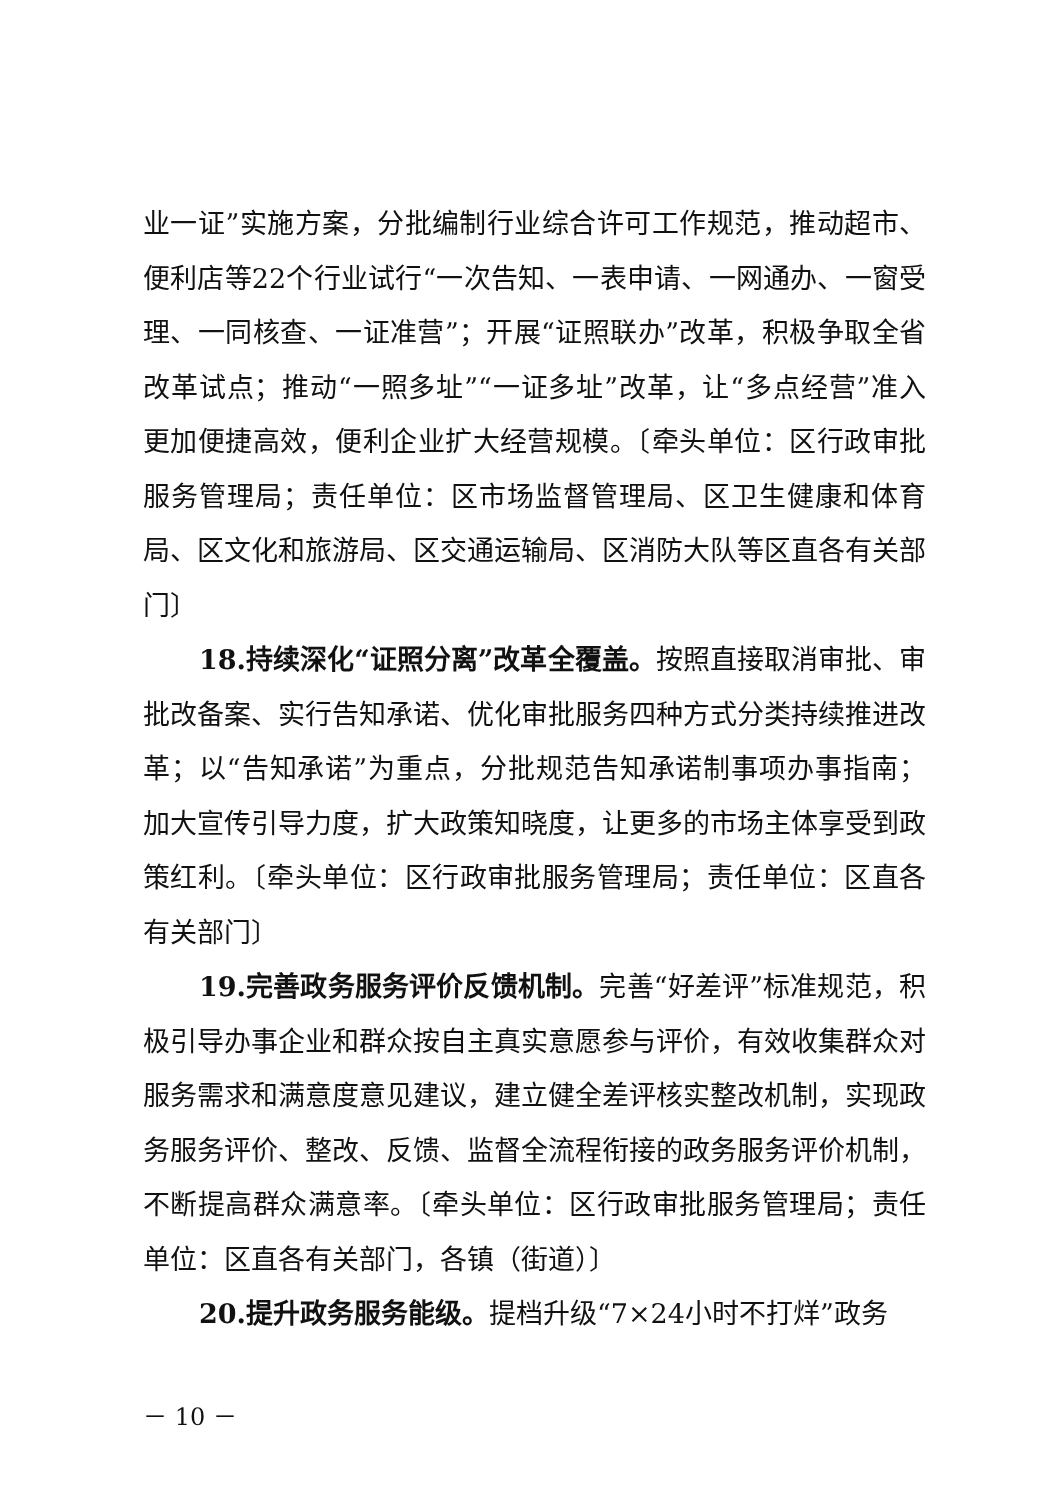业一证”实施方案，分批编制行业综合许可工作规范，推动超市、便利店等22个行业试行“一次告知、一表申请、一网通办、一窗受理、一同核查、一证准营”；开展“证照联办”改革，积极争取全省改革试点；推动“一照多址”“一证多址”改革，让“多点经营”准入更加便捷高效，便利企业扩大经营规模。〔牵头单位：区行政审批服务管理局；责任单位：区市场监督管理局、区卫生健康和体育局、区文化和旅游局、区交通运输局、区消防大队等区直各有关部门〕
18.持续深化“证照分离”改革全覆盖。按照直接取消审批、审批改备案、实行告知承诺、优化审批服务四种方式分类持续推进改革；以“告知承诺”为重点，分批规范告知承诺制事项办事指南；加大宣传引导力度，扩大政策知晓度，让更多的市场主体享受到政策红利。〔牵头单位：区行政审批服务管理局；责任单位：区直各有关部门〕
19.完善政务服务评价反馈机制。完善“好差评”标准规范，积极引导办事企业和群众按自主真实意愿参与评价，有效收集群众对服务需求和满意度意见建议，建立健全差评核实整改机制，实现政务服务评价、整改、反馈、监督全流程衔接的政务服务评价机制，不断提高群众满意率。〔牵头单位：区行政审批服务管理局；责任单位：区直各有关部门，各镇（街道）〕
20.提升政务服务能级。提档升级“7×24小时不打烊”政务
－ 10 －